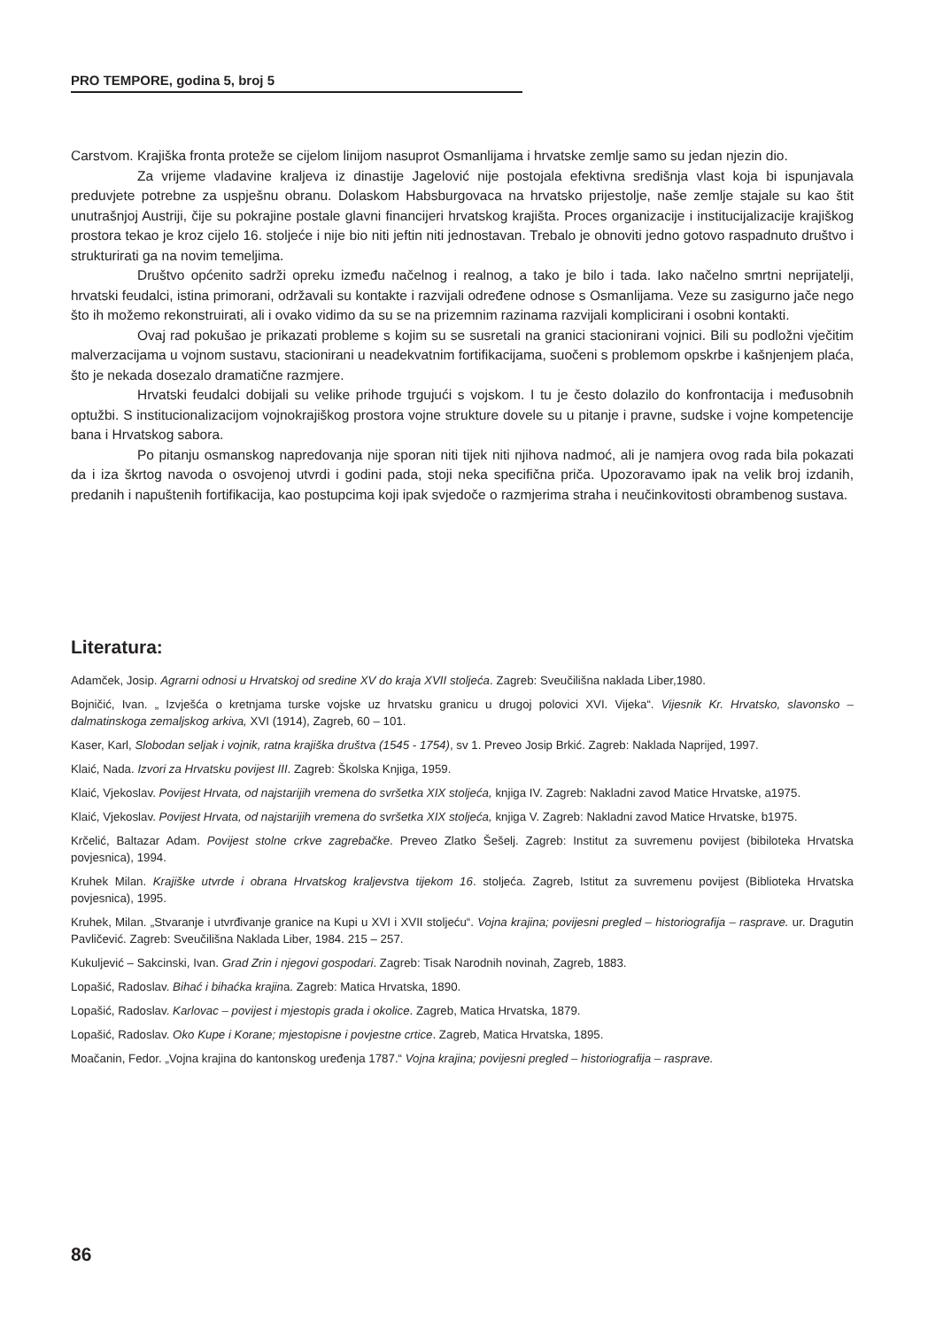PRO TEMPORE, godina 5, broj 5
Carstvom. Krajiška fronta proteže se cijelom linijom nasuprot Osmanlijama i hrvatske zemlje samo su jedan njezin dio.
Za vrijeme vladavine kraljeva iz dinastije Jagelović nije postojala efektivna središnja vlast koja bi ispunjavala preduvjete potrebne za uspješnu obranu. Dolaskom Habsburgovaca na hrvatsko prijestolje, naše zemlje stajale su kao štit unutrašnjoj Austriji, čije su pokrajine postale glavni financijeri hrvatskog krajišta. Proces organizacije i institucijalizacije krajiškog prostora tekao je kroz cijelo 16. stoljeće i nije bio niti jeftin niti jednostavan. Trebalo je obnoviti jedno gotovo raspadnuto društvo i strukturirati ga na novim temeljima.
Društvo općenito sadrži opreku između načelnog i realnog, a tako je bilo i tada. Iako načelno smrtni neprijatelji, hrvatski feudalci, istina primorani, održavali su kontakte i razvijali određene odnose s Osmanlijama. Veze su zasigurno jače nego što ih možemo rekonstruirati, ali i ovako vidimo da su se na prizemnim razinama razvijali komplicirani i osobni kontakti.
Ovaj rad pokušao je prikazati probleme s kojim su se susretali na granici stacionirani vojnici. Bili su podložni vječitim malverzacijama u vojnom sustavu, stacionirani u neadekvatnim fortifikacijama, suočeni s problemom opskrbe i kašnjenjem plaća, što je nekada dosezalo dramatične razmjere.
Hrvatski feudalci dobijali su velike prihode trgujući s vojskom. I tu je često dolazilo do konfrontacija i međusobnih optužbi. S institucionalizacijom vojnokrajiškog prostora vojne strukture dovele su u pitanje i pravne, sudske i vojne kompetencije bana i Hrvatskog sabora.
Po pitanju osmanskog napredovanja nije sporan niti tijek niti njihova nadmoć, ali je namjera ovog rada bila pokazati da i iza škrtog navoda o osvojenoj utvrdi i godini pada, stoji neka specifična priča. Upozoravamo ipak na velik broj izdanih, predanih i napuštenih fortifikacija, kao postupcima koji ipak svjedoče o razmjerima straha i neučinkovitosti obrambenog sustava.
Literatura:
Adamček, Josip. Agrarni odnosi u Hrvatskoj od sredine XV do kraja XVII stoljeća. Zagreb: Sveučilišna naklada Liber,1980.
Bojničić, Ivan. „ Izvješća o kretnjama turske vojske uz hrvatsku granicu u drugoj polovici XVI. Vijeka“. Vijesnik Kr. Hrvatsko, slavonsko – dalmatinskoga zemaljskog arkiva, XVI (1914), Zagreb, 60 – 101.
Kaser, Karl, Slobodan seljak i vojnik, ratna krajiška društva (1545 - 1754), sv 1. Preveo Josip Brkić. Zagreb: Naklada Naprijed, 1997.
Klaić, Nada. Izvori za Hrvatsku povijest III. Zagreb: Školska Knjiga, 1959.
Klaić, Vjekoslav. Povijest Hrvata, od najstarijih vremena do svršetka XIX stoljeća, knjiga IV. Zagreb: Nakladni zavod Matice Hrvatske, a1975.
Klaić, Vjekoslav. Povijest Hrvata, od najstarijih vremena do svršetka XIX stoljeća, knjiga V. Zagreb: Nakladni zavod Matice Hrvatske, b1975.
Krčelić, Baltazar Adam. Povijest stolne crkve zagrebačke. Preveo Zlatko Šešelj. Zagreb: Institut za suvremenu povijest (bibiloteka Hrvatska povjesnica), 1994.
Kruhek Milan. Krajiške utvrde i obrana Hrvatskog kraljevstva tijekom 16. stoljeća. Zagreb, Istitut za suvremenu povijest (Biblioteka Hrvatska povjesnica), 1995.
Kruhek, Milan. „Stvaranje i utvrđivanje granice na Kupi u XVI i XVII stoljeću“. Vojna krajina; povijesni pregled – historiografija – rasprave. ur. Dragutin Pavličević. Zagreb: Sveučilišna Naklada Liber, 1984. 215 – 257.
Kukuljević – Sakcinski, Ivan. Grad Zrin i njegovi gospodari. Zagreb: Tisak Narodnih novinah, Zagreb, 1883.
Lopašić, Radoslav. Bihać i bihaćka krajina. Zagreb: Matica Hrvatska, 1890.
Lopašić, Radoslav. Karlovac – povijest i mjestopis grada i okolice. Zagreb, Matica Hrvatska, 1879.
Lopašić, Radoslav. Oko Kupe i Korane; mjestopisne i povjestne crtice. Zagreb, Matica Hrvatska, 1895.
Moačanin, Fedor. „Vojna krajina do kantonskog uređenja 1787.“ Vojna krajina; povijesni pregled – historiografija – rasprave.
86